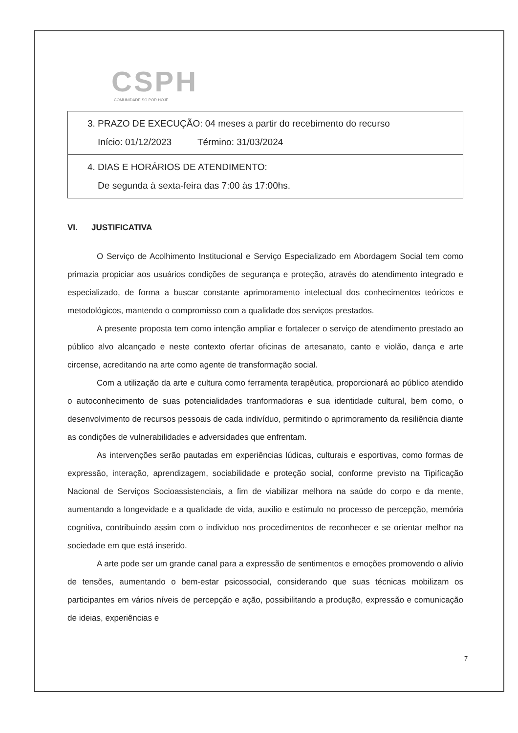CSPH
COMUNIDADE SÓ POR HOJE
| 3. PRAZO DE EXECUÇÃO: 04 meses a partir do recebimento do recurso Início: 01/12/2023 Término: 31/03/2024 |
| 4. DIAS E HORÁRIOS DE ATENDIMENTO: De segunda à sexta-feira das 7:00 às 17:00hs. |
VI. JUSTIFICATIVA
O Serviço de Acolhimento Institucional e Serviço Especializado em Abordagem Social tem como primazia propiciar aos usuários condições de segurança e proteção, através do atendimento integrado e especializado, de forma a buscar constante aprimoramento intelectual dos conhecimentos teóricos e metodológicos, mantendo o compromisso com a qualidade dos serviços prestados.
A presente proposta tem como intenção ampliar e fortalecer o serviço de atendimento prestado ao público alvo alcançado e neste contexto ofertar oficinas de artesanato, canto e violão, dança e arte circense, acreditando na arte como agente de transformação social.
Com a utilização da arte e cultura como ferramenta terapêutica, proporcionará ao público atendido o autoconhecimento de suas potencialidades tranformadoras e sua identidade cultural, bem como, o desenvolvimento de recursos pessoais de cada indivíduo, permitindo o aprimoramento da resiliência diante as condições de vulnerabilidades e adversidades que enfrentam.
As intervenções serão pautadas em experiências lúdicas, culturais e esportivas, como formas de expressão, interação, aprendizagem, sociabilidade e proteção social, conforme previsto na Tipificação Nacional de Serviços Socioassistenciais, a fim de viabilizar melhora na saúde do corpo e da mente, aumentando a longevidade e a qualidade de vida, auxílio e estímulo no processo de percepção, memória cognitiva, contribuindo assim com o individuo nos procedimentos de reconhecer e se orientar melhor na sociedade em que está inserido.
A arte pode ser um grande canal para a expressão de sentimentos e emoções promovendo o alívio de tensões, aumentando o bem-estar psicossocial, considerando que suas técnicas mobilizam os participantes em vários níveis de percepção e ação, possibilitando a produção, expressão e comunicação de ideias, experiências e
7